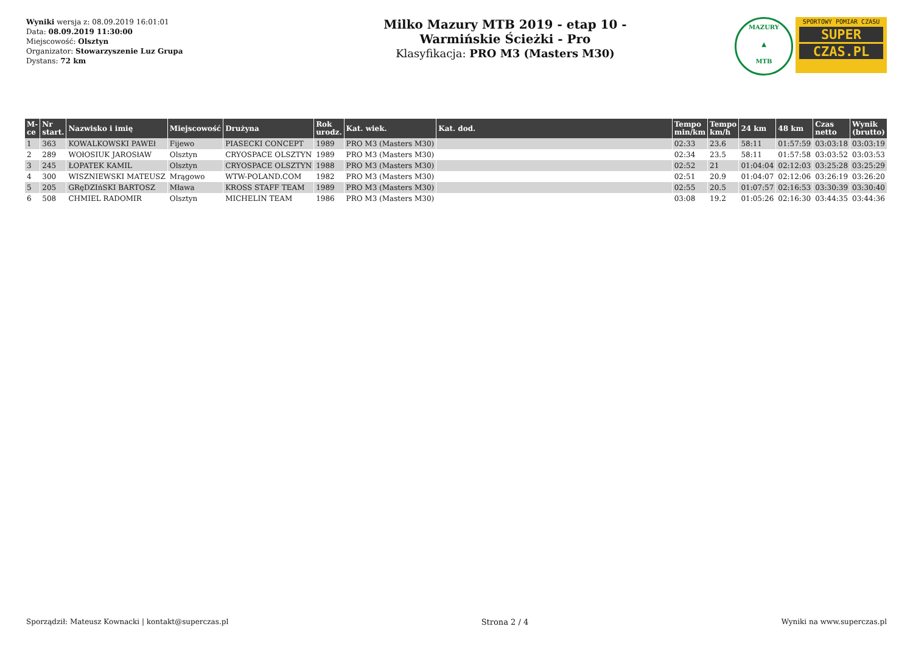Wyniki wersja z: 08.09.2019 16:01:01
Data: 08.09.2019 11:30:00
Miejscowość: Olsztyn
Organizator: Stowarzyszenie Luz Grupa
Dystans: 72 km
Milko Mazury MTB 2019 - etap 10 -
Warmińskie Ścieżki - Pro
Klasyfikacja: PRO M3 (Masters M30)
MAZURY
▲
MTB
SPORTOWY POMIAR CZASU
SUPER
CZAS.PL
| M-ce | Nr start. | Nazwisko i imię | Miejscowość | Drużyna | Rok urodz. | Kat. wiek. | Kat. dod. | Tempo min/km | Tempo km/h | 24 km | 48 km | Czas netto | Wynik (brutto) |
| --- | --- | --- | --- | --- | --- | --- | --- | --- | --- | --- | --- | --- | --- |
| 1 | 363 | KOWALKOWSKI PAWEł | Fijewo | PIASECKI CONCEPT | 1989 | PRO M3 (Masters M30) | | 02:33 | 23.6 | 58:11 | 01:57:59 | 03:03:18 | 03:03:19 |
| 2 | 289 | WOłOSIUK JAROSłAW | Olsztyn | CRYOSPACE OLSZTYN | 1989 | PRO M3 (Masters M30) | | 02:34 | 23.5 | 58:11 | 01:57:58 | 03:03:52 | 03:03:53 |
| 3 | 245 | ŁOPATEK KAMIL | Olsztyn | CRYOSPACE OLSZTYN | 1988 | PRO M3 (Masters M30) | | 02:52 | 21 | 01:04:04 | 02:12:03 | 03:25:28 | 03:25:29 |
| 4 | 300 | WISZNIEWSKI MATEUSZ | Mrągowo | WTW-POLAND.COM | 1982 | PRO M3 (Masters M30) | | 02:51 | 20.9 | 01:04:07 | 02:12:06 | 03:26:19 | 03:26:20 |
| 5 | 205 | GRęDZIńSKI BARTOSZ | Mława | KROSS STAFF TEAM | 1989 | PRO M3 (Masters M30) | | 02:55 | 20.5 | 01:07:57 | 02:16:53 | 03:30:39 | 03:30:40 |
| 6 | 508 | CHMIEL RADOMIR | Olsztyn | MICHELIN TEAM | 1986 | PRO M3 (Masters M30) | | 03:08 | 19.2 | 01:05:26 | 02:16:30 | 03:44:35 | 03:44:36 |
Sporządził: Mateusz Kownacki | kontakt@superczas.pl Strona 2 / 4 Wyniki na www.superczas.pl